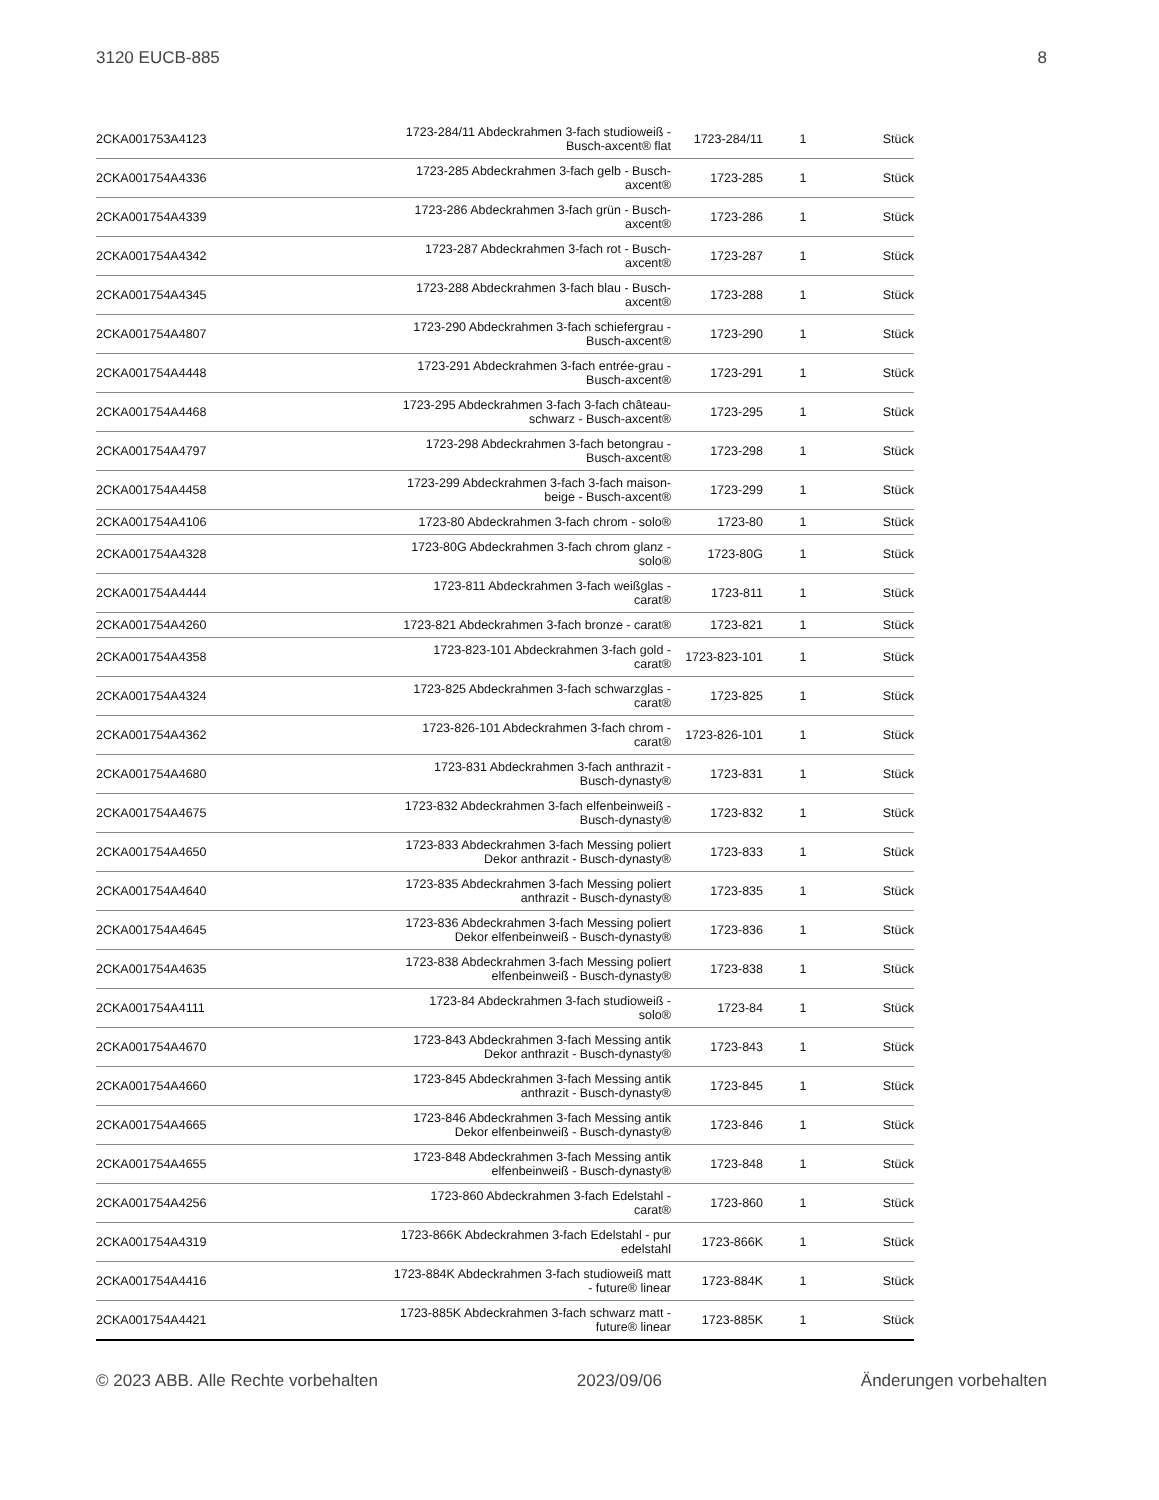3120 EUCB-885 8
| 2CKA001753A4123 | 1723-284/11 Abdeckrahmen 3-fach studioweiß - Busch-axcent® flat | 1723-284/11 | 1 | Stück |
| 2CKA001754A4336 | 1723-285 Abdeckrahmen 3-fach gelb - Busch- axcent® | 1723-285 | 1 | Stück |
| 2CKA001754A4339 | 1723-286 Abdeckrahmen 3-fach grün - Busch- axcent® | 1723-286 | 1 | Stück |
| 2CKA001754A4342 | 1723-287 Abdeckrahmen 3-fach rot - Busch- axcent® | 1723-287 | 1 | Stück |
| 2CKA001754A4345 | 1723-288 Abdeckrahmen 3-fach blau - Busch- axcent® | 1723-288 | 1 | Stück |
| 2CKA001754A4807 | 1723-290 Abdeckrahmen 3-fach schiefergrau - Busch-axcent® | 1723-290 | 1 | Stück |
| 2CKA001754A4448 | 1723-291 Abdeckrahmen 3-fach entrée-grau - Busch-axcent® | 1723-291 | 1 | Stück |
| 2CKA001754A4468 | 1723-295 Abdeckrahmen 3-fach 3-fach château- schwarz - Busch-axcent® | 1723-295 | 1 | Stück |
| 2CKA001754A4797 | 1723-298 Abdeckrahmen 3-fach betongrau - Busch-axcent® | 1723-298 | 1 | Stück |
| 2CKA001754A4458 | 1723-299 Abdeckrahmen 3-fach 3-fach maison- beige - Busch-axcent® | 1723-299 | 1 | Stück |
| 2CKA001754A4106 | 1723-80 Abdeckrahmen 3-fach chrom - solo® | 1723-80 | 1 | Stück |
| 2CKA001754A4328 | 1723-80G Abdeckrahmen 3-fach chrom glanz - solo® | 1723-80G | 1 | Stück |
| 2CKA001754A4444 | 1723-811 Abdeckrahmen 3-fach weißglas - carat® | 1723-811 | 1 | Stück |
| 2CKA001754A4260 | 1723-821 Abdeckrahmen 3-fach bronze - carat® | 1723-821 | 1 | Stück |
| 2CKA001754A4358 | 1723-823-101 Abdeckrahmen 3-fach gold - carat® | 1723-823-101 | 1 | Stück |
| 2CKA001754A4324 | 1723-825 Abdeckrahmen 3-fach schwarzglas - carat® | 1723-825 | 1 | Stück |
| 2CKA001754A4362 | 1723-826-101 Abdeckrahmen 3-fach chrom - carat® | 1723-826-101 | 1 | Stück |
| 2CKA001754A4680 | 1723-831 Abdeckrahmen 3-fach anthrazit - Busch-dynasty® | 1723-831 | 1 | Stück |
| 2CKA001754A4675 | 1723-832 Abdeckrahmen 3-fach elfenbeinweiß - Busch-dynasty® | 1723-832 | 1 | Stück |
| 2CKA001754A4650 | 1723-833 Abdeckrahmen 3-fach Messing poliert Dekor anthrazit - Busch-dynasty® | 1723-833 | 1 | Stück |
| 2CKA001754A4640 | 1723-835 Abdeckrahmen 3-fach Messing poliert anthrazit - Busch-dynasty® | 1723-835 | 1 | Stück |
| 2CKA001754A4645 | 1723-836 Abdeckrahmen 3-fach Messing poliert Dekor elfenbeinweiß - Busch-dynasty® | 1723-836 | 1 | Stück |
| 2CKA001754A4635 | 1723-838 Abdeckrahmen 3-fach Messing poliert elfenbeinweiß - Busch-dynasty® | 1723-838 | 1 | Stück |
| 2CKA001754A4111 | 1723-84 Abdeckrahmen 3-fach studioweiß - solo® | 1723-84 | 1 | Stück |
| 2CKA001754A4670 | 1723-843 Abdeckrahmen 3-fach Messing antik Dekor anthrazit - Busch-dynasty® | 1723-843 | 1 | Stück |
| 2CKA001754A4660 | 1723-845 Abdeckrahmen 3-fach Messing antik anthrazit - Busch-dynasty® | 1723-845 | 1 | Stück |
| 2CKA001754A4665 | 1723-846 Abdeckrahmen 3-fach Messing antik Dekor elfenbeinweiß - Busch-dynasty® | 1723-846 | 1 | Stück |
| 2CKA001754A4655 | 1723-848 Abdeckrahmen 3-fach Messing antik elfenbeinweiß - Busch-dynasty® | 1723-848 | 1 | Stück |
| 2CKA001754A4256 | 1723-860 Abdeckrahmen 3-fach Edelstahl - carat® | 1723-860 | 1 | Stück |
| 2CKA001754A4319 | 1723-866K Abdeckrahmen 3-fach Edelstahl - pur edelstahl | 1723-866K | 1 | Stück |
| 2CKA001754A4416 | 1723-884K Abdeckrahmen 3-fach studioweiß matt - future® linear | 1723-884K | 1 | Stück |
| 2CKA001754A4421 | 1723-885K Abdeckrahmen 3-fach schwarz matt - future® linear | 1723-885K | 1 | Stück |
© 2023 ABB. Alle Rechte vorbehalten 2023/09/06 Änderungen vorbehalten